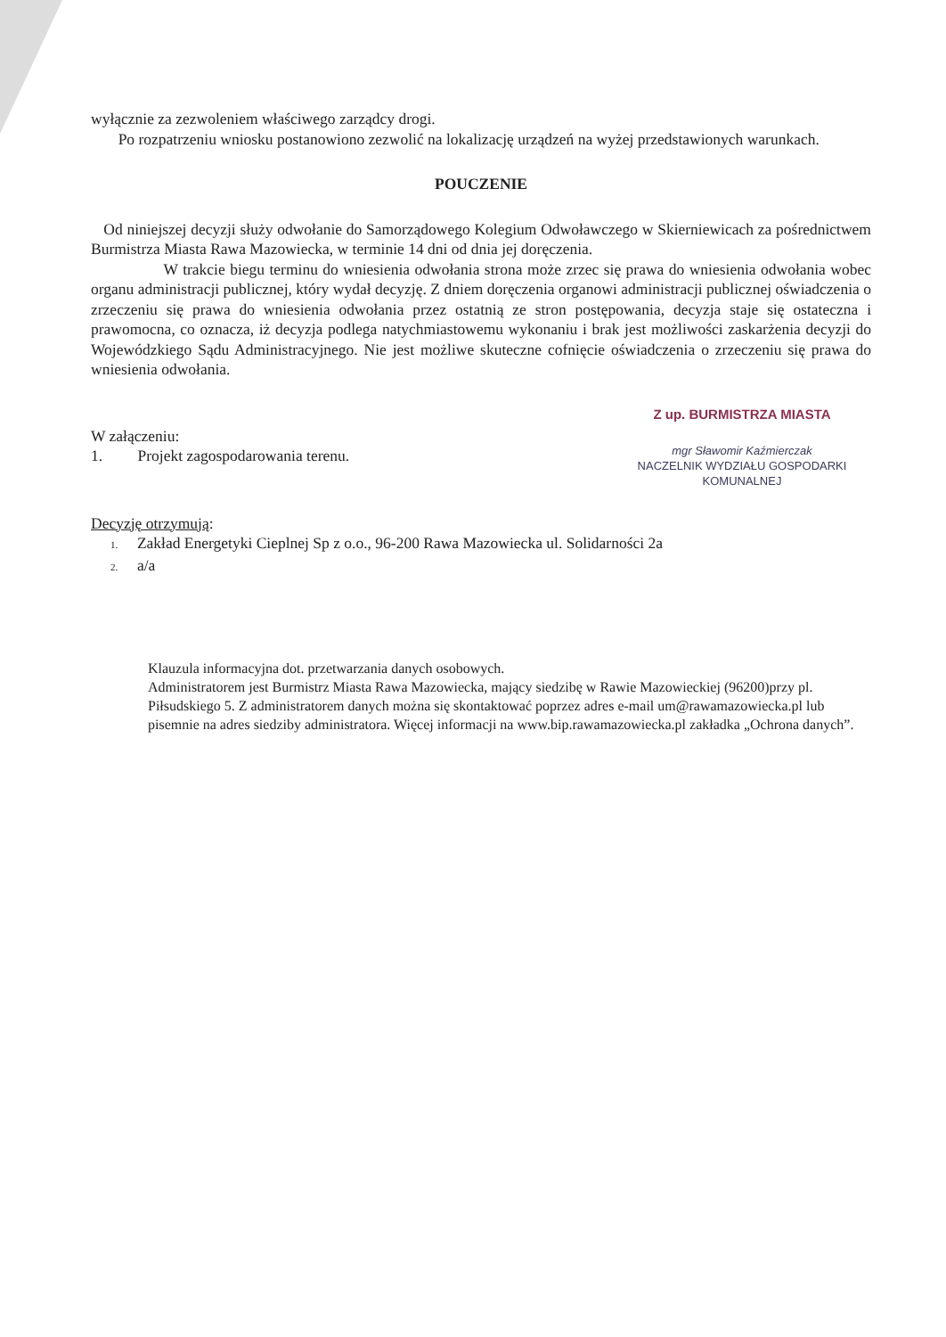wyłącznie za zezwoleniem właściwego zarządcy drogi.
Po rozpatrzeniu wniosku postanowiono zezwolić na lokalizację urządzeń na wyżej przedstawionych warunkach.
POUCZENIE
Od niniejszej decyzji służy odwołanie do Samorządowego Kolegium Odwoławczego w Skierniewicach za pośrednictwem Burmistrza Miasta Rawa Mazowiecka, w terminie 14 dni od dnia jej doręczenia.
W trakcie biegu terminu do wniesienia odwołania strona może zrzec się prawa do wniesienia odwołania wobec organu administracji publicznej, który wydał decyzję. Z dniem doręczenia organowi administracji publicznej oświadczenia o zrzeczeniu się prawa do wniesienia odwołania przez ostatnią ze stron postępowania, decyzja staje się ostateczna i prawomocna, co oznacza, iż decyzja podlega natychmiastowemu wykonaniu i brak jest możliwości zaskarżenia decyzji do Wojewódzkiego Sądu Administracyjnego. Nie jest możliwe skuteczne cofnięcie oświadczenia o zrzeczeniu się prawa do wniesienia odwołania.
Z up. BURMISTRZA MIASTA
mgr Sławomir Kaźmierczak
NACZELNIK WYDZIAŁU GOSPODARKI
KOMUNALNEJ
W załączeniu:
1. Projekt zagospodarowania terenu.
Decyzję otrzymują:
1. Zakład Energetyki Cieplnej Sp z o.o., 96-200 Rawa Mazowiecka ul. Solidarności 2a
2. a/a
Klauzula informacyjna dot. przetwarzania danych osobowych.
Administratorem jest Burmistrz Miasta Rawa Mazowiecka, mający siedzibę w Rawie Mazowieckiej (96200)przy pl. Piłsudskiego 5. Z administratorem danych można się skontaktować poprzez adres e-mail um@rawamazowiecka.pl lub pisemnie na adres siedziby administratora. Więcej informacji na www.bip.rawamazowiecka.pl zakładka „Ochrona danych”.